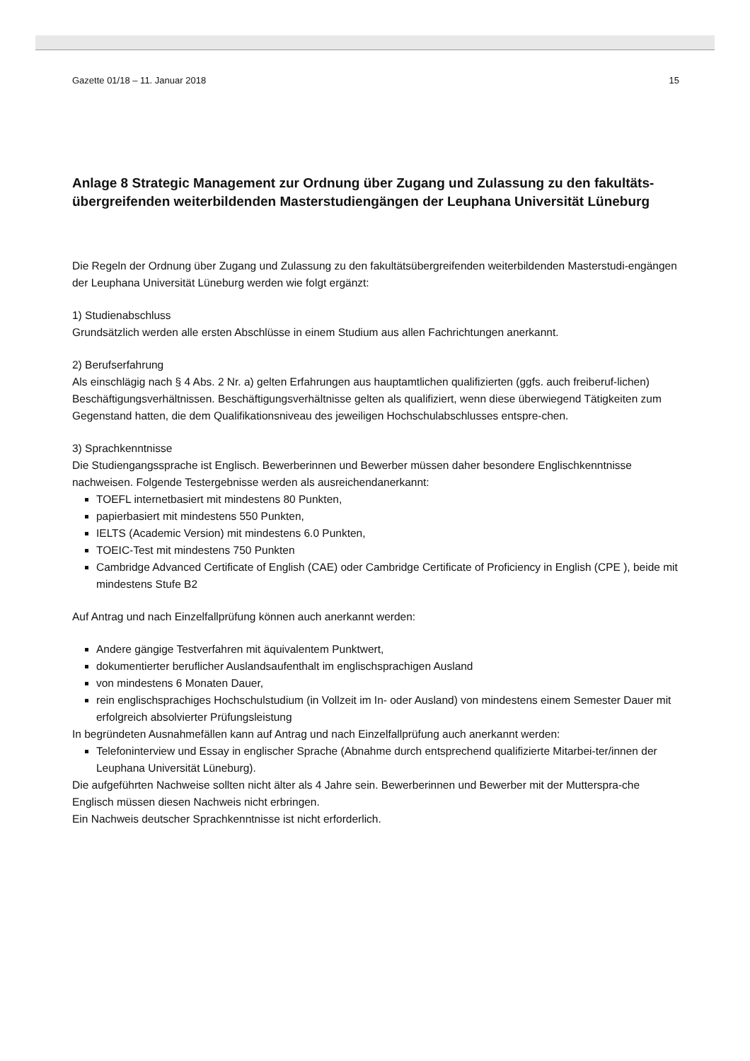Gazette 01/18 – 11. Januar 2018 15
Anlage 8 Strategic Management zur Ordnung über Zugang und Zulassung zu den fakultäts-übergreifenden weiterbildenden Masterstudiengängen der Leuphana Universität Lüneburg
Die Regeln der Ordnung über Zugang und Zulassung zu den fakultätsübergreifenden weiterbildenden Masterstudi-engängen der Leuphana Universität Lüneburg werden wie folgt ergänzt:
1) Studienabschluss
Grundsätzlich werden alle ersten Abschlüsse in einem Studium aus allen Fachrichtungen anerkannt.
2) Berufserfahrung
Als einschlägig nach § 4 Abs. 2 Nr. a) gelten Erfahrungen aus hauptamtlichen qualifizierten (ggfs. auch freiberuf-lichen) Beschäftigungsverhältnissen. Beschäftigungsverhältnisse gelten als qualifiziert, wenn diese überwiegend Tätigkeiten zum Gegenstand hatten, die dem Qualifikationsniveau des jeweiligen Hochschulabschlusses entspre-chen.
3) Sprachkenntnisse
Die Studiengangssprache ist Englisch. Bewerberinnen und Bewerber müssen daher besondere Englischkenntnisse nachweisen. Folgende Testergebnisse werden als ausreichendanerkannt:
TOEFL internetbasiert mit mindestens 80 Punkten,
papierbasiert mit mindestens 550 Punkten,
IELTS (Academic Version) mit mindestens 6.0 Punkten,
TOEIC-Test mit mindestens 750 Punkten
Cambridge Advanced Certificate of English (CAE) oder Cambridge Certificate of Proficiency in English (CPE ), beide mit mindestens Stufe B2
Auf Antrag und nach Einzelfallprüfung können auch anerkannt werden:
Andere gängige Testverfahren mit äquivalentem Punktwert,
dokumentierter beruflicher Auslandsaufenthalt im englischsprachigen Ausland
von mindestens 6 Monaten Dauer,
rein englischsprachiges Hochschulstudium (in Vollzeit im In- oder Ausland) von mindestens einem Semester Dauer mit erfolgreich absolvierter Prüfungsleistung
In begründeten Ausnahmefällen kann auf Antrag und nach Einzelfallprüfung auch anerkannt werden:
Telefoninterview und Essay in englischer Sprache (Abnahme durch entsprechend qualifizierte Mitarbei-ter/innen der Leuphana Universität Lüneburg).
Die aufgeführten Nachweise sollten nicht älter als 4 Jahre sein. Bewerberinnen und Bewerber mit der Mutterspra-che Englisch müssen diesen Nachweis nicht erbringen.
Ein Nachweis deutscher Sprachkenntnisse ist nicht erforderlich.